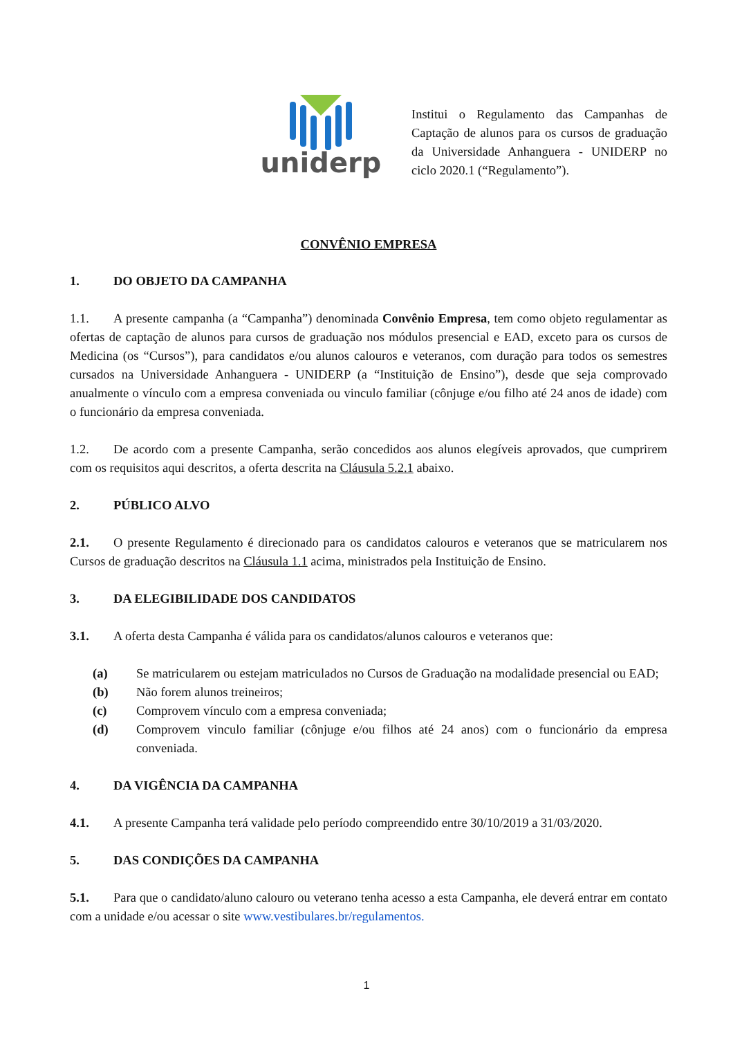uniderp
Institui o Regulamento das Campanhas de Captação de alunos para os cursos de graduação da Universidade Anhanguera - UNIDERP no ciclo 2020.1 (“Regulamento”).
CONVÊNIO EMPRESA
1. DO OBJETO DA CAMPANHA
1.1. A presente campanha (a “Campanha”) denominada Convênio Empresa, tem como objeto regulamentar as ofertas de captação de alunos para cursos de graduação nos módulos presencial e EAD, exceto para os cursos de Medicina (os “Cursos”), para candidatos e/ou alunos calouros e veteranos, com duração para todos os semestres cursados na Universidade Anhanguera - UNIDERP (a “Instituição de Ensino”), desde que seja comprovado anualmente o vínculo com a empresa conveniada ou vinculo familiar (cônjuge e/ou filho até 24 anos de idade) com o funcionário da empresa conveniada.
1.2. De acordo com a presente Campanha, serão concedidos aos alunos elegíveis aprovados, que cumprirem com os requisitos aqui descritos, a oferta descrita na Cláusula 5.2.1 abaixo.
2. PÚBLICO ALVO
2.1. O presente Regulamento é direcionado para os candidatos calouros e veteranos que se matricularem nos Cursos de graduação descritos na Cláusula 1.1 acima, ministrados pela Instituição de Ensino.
3. DA ELEGIBILIDADE DOS CANDIDATOS
3.1. A oferta desta Campanha é válida para os candidatos/alunos calouros e veteranos que:
(a) Se matricularem ou estejam matriculados no Cursos de Graduação na modalidade presencial ou EAD;
(b) Não forem alunos treineiros;
(c) Comprovem vínculo com a empresa conveniada;
(d) Comprovem vinculo familiar (cônjuge e/ou filhos até 24 anos) com o funcionário da empresa conveniada.
4. DA VIGÊNCIA DA CAMPANHA
4.1. A presente Campanha terá validade pelo período compreendido entre 30/10/2019 a 31/03/2020.
5. DAS CONDIÇÕES DA CAMPANHA
5.1. Para que o candidato/aluno calouro ou veterano tenha acesso a esta Campanha, ele deverá entrar em contato com a unidade e/ou acessar o site www.vestibulares.br/regulamentos.
1